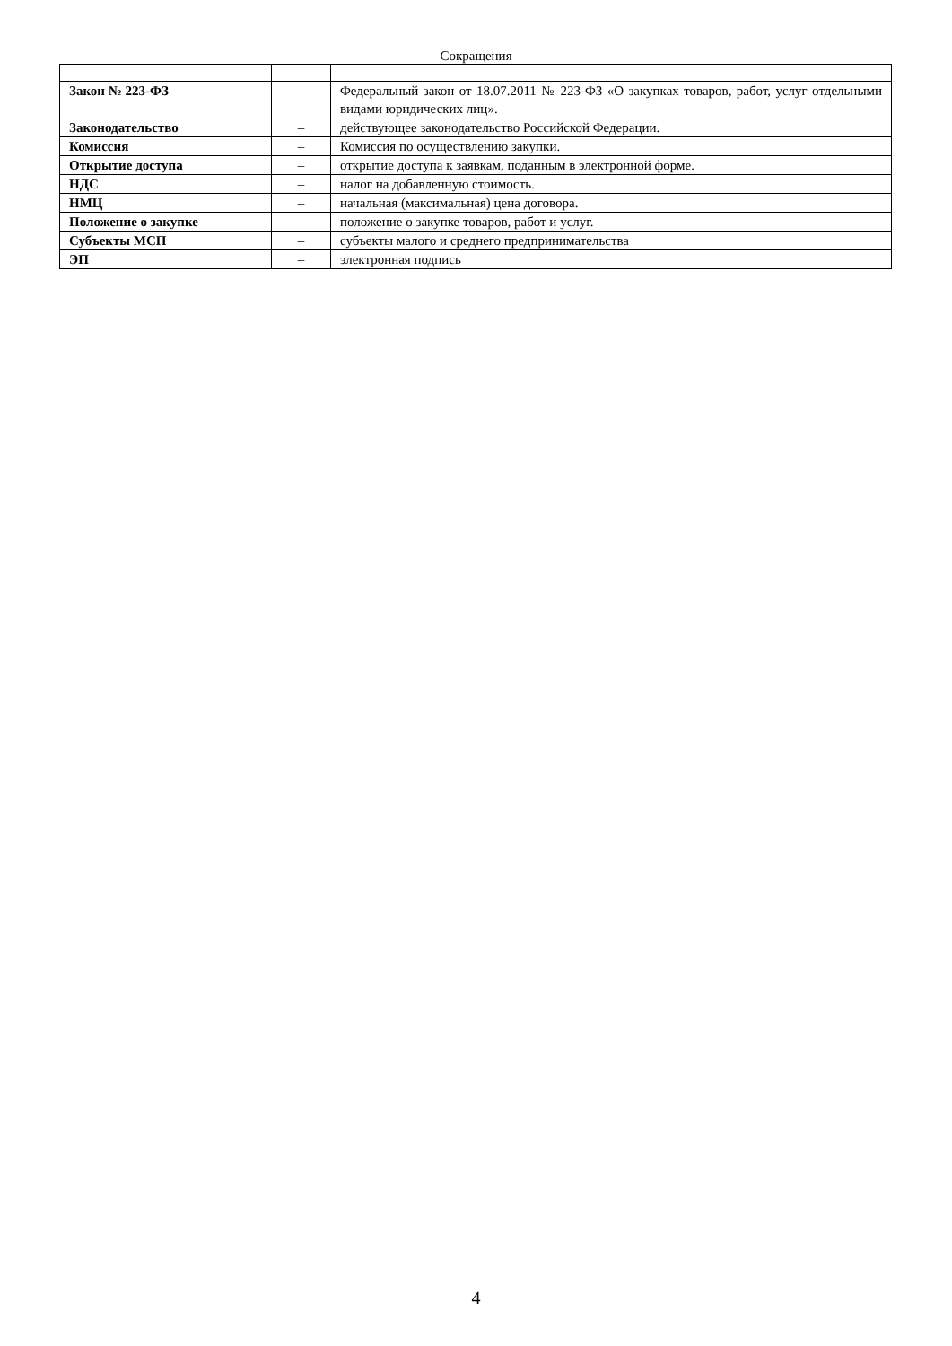Сокращения
| Закон № 223-ФЗ | – | Федеральный закон от 18.07.2011 № 223-ФЗ «О закупках товаров, работ, услуг отдельными видами юридических лиц». |
| Законодательство | – | действующее законодательство Российской Федерации. |
| Комиссия | – | Комиссия по осуществлению закупки. |
| Открытие доступа | – | открытие доступа к заявкам, поданным в электронной форме. |
| НДС | – | налог на добавленную стоимость. |
| НМЦ | – | начальная (максимальная) цена договора. |
| Положение о закупке | – | положение о закупке товаров, работ и услуг. |
| Субъекты МСП | – | субъекты малого и среднего предпринимательства |
| ЭП | – | электронная подпись |
4